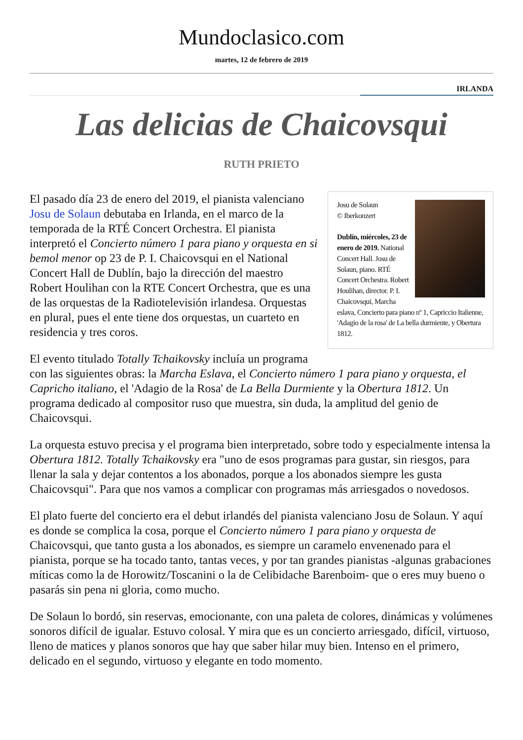Mundoclasico.com
martes, 12 de febrero de 2019
IRLANDA
Las delicias de Chaicovsqui
RUTH PRIETO
Josu de Solaun
© Iberkonzert
Dublín, miércoles, 23 de enero de 2019. National Concert Hall. Josu de Solaun, piano. RTÉ Concert Orchestra. Robert Houlihan, director. P. I. Chaicovsqui, Marcha eslava, Concierto para piano nº 1, Capriccio Italienne, 'Adagio de la rosa' de La bella durmiente, y Obertura 1812.
El pasado día 23 de enero del 2019, el pianista valenciano Josu de Solaun debutaba en Irlanda, en el marco de la temporada de la RTÉ Concert Orchestra. El pianista interpretó el Concierto número 1 para piano y orquesta en si bemol menor op 23 de P. I. Chaicovsqui en el National Concert Hall de Dublín, bajo la dirección del maestro Robert Houlihan con la RTE Concert Orchestra, que es una de las orquestas de la Radiotelevisión irlandesa. Orquestas en plural, pues el ente tiene dos orquestas, un cuarteto en residencia y tres coros.
El evento titulado Totally Tchaikovsky incluía un programa con las siguientes obras: la Marcha Eslava, el Concierto número 1 para piano y orquesta, el Capricho italiano, el 'Adagio de la Rosa' de La Bella Durmiente y la Obertura 1812. Un programa dedicado al compositor ruso que muestra, sin duda, la amplitud del genio de Chaicovsqui.
La orquesta estuvo precisa y el programa bien interpretado, sobre todo y especialmente intensa la Obertura 1812. Totally Tchaikovsky era "uno de esos programas para gustar, sin riesgos, para llenar la sala y dejar contentos a los abonados, porque a los abonados siempre les gusta Chaicovsqui". Para que nos vamos a complicar con programas más arriesgados o novedosos.
El plato fuerte del concierto era el debut irlandés del pianista valenciano Josu de Solaun. Y aquí es donde se complica la cosa, porque el Concierto número 1 para piano y orquesta de Chaicovsqui, que tanto gusta a los abonados, es siempre un caramelo envenenado para el pianista, porque se ha tocado tanto, tantas veces, y por tan grandes pianistas -algunas grabaciones míticas como la de Horowitz/Toscanini o la de Celibidache Barenboim- que o eres muy bueno o pasarás sin pena ni gloria, como mucho.
De Solaun lo bordó, sin reservas, emocionante, con una paleta de colores, dinámicas y volúmenes sonoros difícil de igualar. Estuvo colosal. Y mira que es un concierto arriesgado, difícil, virtuoso, lleno de matices y planos sonoros que hay que saber hilar muy bien. Intenso en el primero, delicado en el segundo, virtuoso y elegante en todo momento.